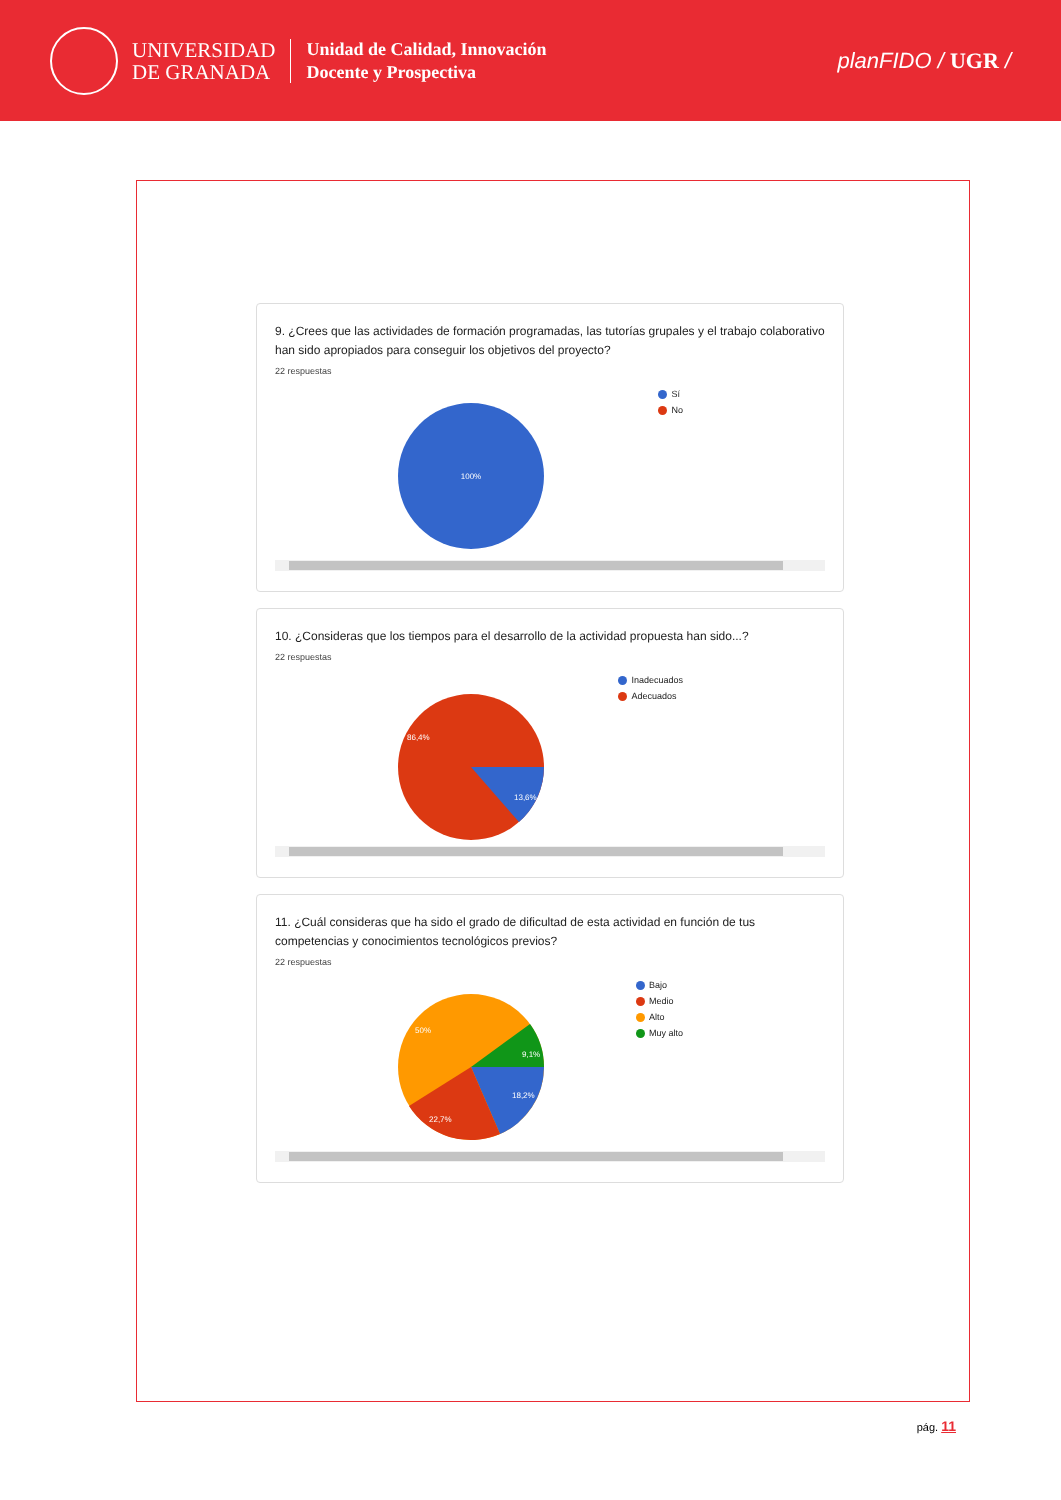UNIVERSIDAD
DE GRANADA
Unidad de Calidad, Innovación
Docente y Prospectiva
planFIDO / UGR /
9. ¿Crees que las actividades de formación programadas, las tutorías grupales y el trabajo colaborativo han sido apropiados para conseguir los objetivos del proyecto?
22 respuestas
100%
Sí
No
10. ¿Consideras que los tiempos para el desarrollo de la actividad propuesta han sido...?
22 respuestas
86,4%
13,6%
Inadecuados
Adecuados
11. ¿Cuál consideras que ha sido el grado de dificultad de esta actividad en función de tus competencias y conocimientos tecnológicos previos?
22 respuestas
50%
9,1%
18,2%
22,7%
Bajo
Medio
Alto
Muy alto
pág. 11